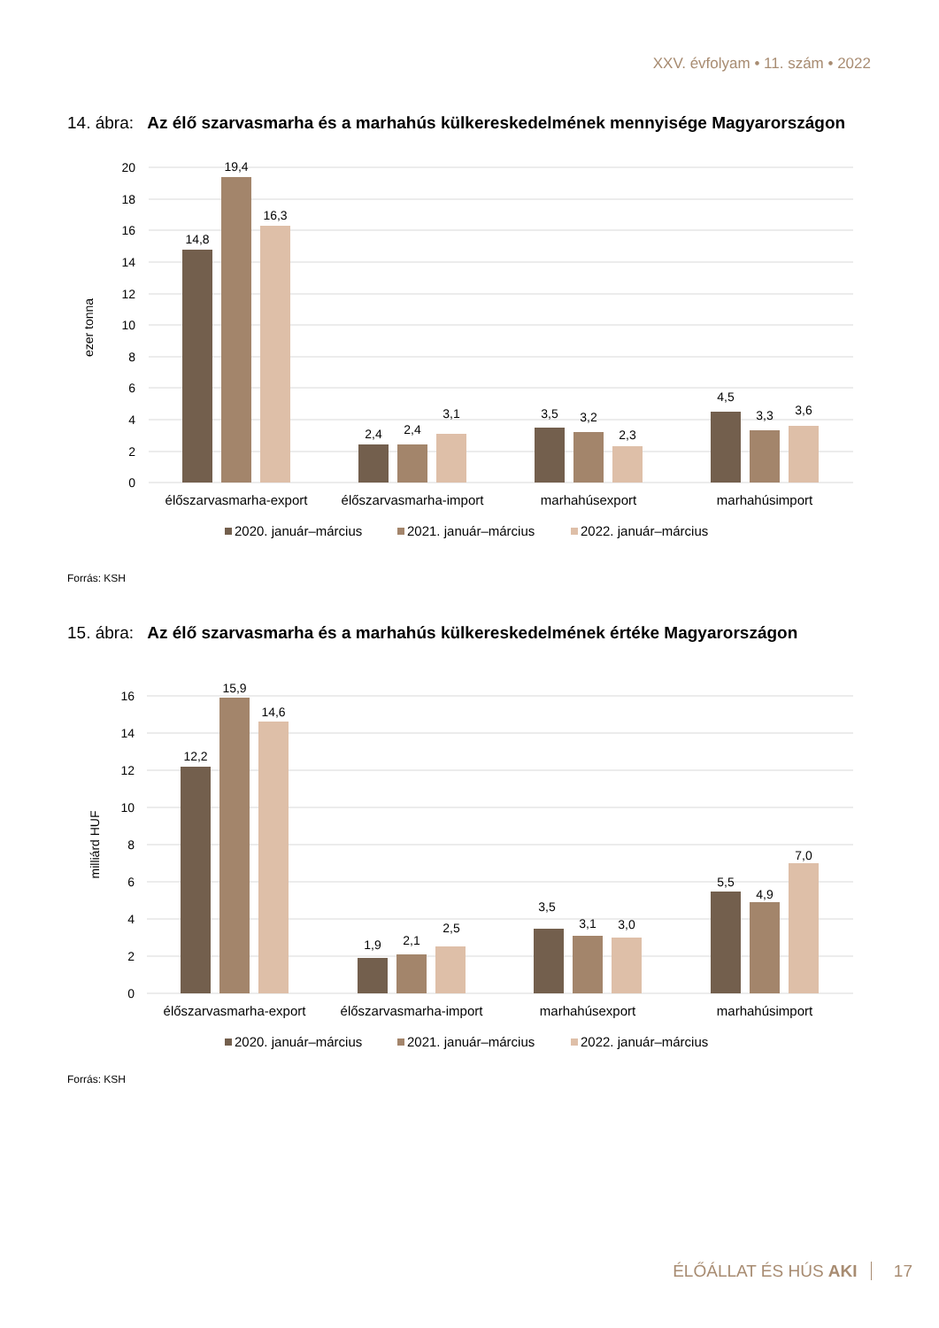XXV. évfolyam • 11. szám • 2022
14. ábra: Az élő szarvasmarha és a marhahús külkereskedelmének mennyisége Magyarországon
20
18
16
14
12
10
8
6
4
2
0
ezer tonna
14,8
19,4
16,3
2,4
2,4
3,1
3,5
3,2
2,3
4,5
3,3
3,6
élőszarvasmarha-export
élőszarvasmarha-import
marhahúsexport
marhahúsimport
2020. január–március
2021. január–március
2022. január–március
Forrás: KSH
15. ábra: Az élő szarvasmarha és a marhahús külkereskedelmének értéke Magyarországon
16
14
12
10
8
6
4
2
0
milliárd HUF
12,2
15,9
14,6
1,9
2,1
2,5
3,5
3,1
3,0
5,5
4,9
7,0
élőszarvasmarha-export
élőszarvasmarha-import
marhahúsexport
marhahúsimport
2020. január–március
2021. január–március
2022. január–március
Forrás: KSH
ÉLŐÁLLAT ÉS HÚS AKI 17